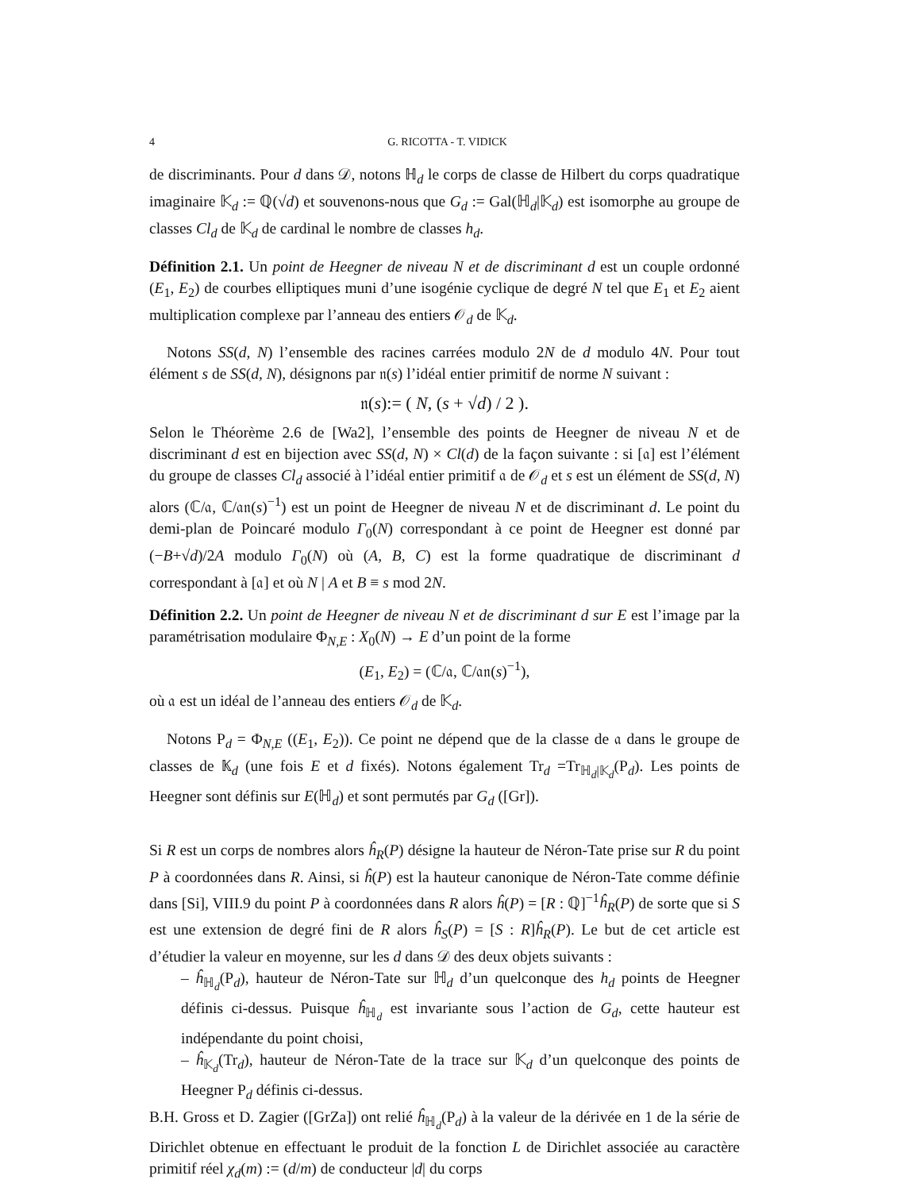4 G. RICOTTA - T. VIDICK
de discriminants. Pour d dans 𝒟, notons ℍ<sub>d</sub> le corps de classe de Hilbert du corps quadratique imaginaire 𝕂<sub>d</sub> := ℚ(√d) et souvenons-nous que G<sub>d</sub> := Gal(ℍ<sub>d</sub>|𝕂<sub>d</sub>) est isomorphe au groupe de classes Cl<sub>d</sub> de 𝕂<sub>d</sub> de cardinal le nombre de classes h<sub>d</sub>.
Définition 2.1. Un point de Heegner de niveau N et de discriminant d est un couple ordonné (E<sub>1</sub>, E<sub>2</sub>) de courbes elliptiques muni d’une isogénie cyclique de degré N tel que E<sub>1</sub> et E<sub>2</sub> aient multiplication complexe par l’anneau des entiers 𝒪<sub>d</sub> de 𝕂<sub>d</sub>.
Notons SS(d, N) l’ensemble des racines carrées modulo 2N de d modulo 4N. Pour tout élément s de SS(d, N), désignons par 𝔫(s) l’idéal entier primitif de norme N suivant :
𝔫(s):= ( N, (s + √d) / 2 ).
Selon le Théorème 2.6 de [Wa2], l’ensemble des points de Heegner de niveau N et de discriminant d est en bijection avec SS(d, N) × Cl(d) de la façon suivante : si [𝔞] est l’élément du groupe de classes Cl<sub>d</sub> associé à l’idéal entier primitif 𝔞 de 𝒪<sub>d</sub> et s est un élément de SS(d, N) alors (ℂ/𝔞, ℂ/𝔞𝔫(s)<sup>−1</sup>) est un point de Heegner de niveau N et de discriminant d. Le point du demi-plan de Poincaré modulo Γ<sub>0</sub>(N) correspondant à ce point de Heegner est donné par (−B+√d)/2A modulo Γ<sub>0</sub>(N) où (A, B, C) est la forme quadratique de discriminant d correspondant à [𝔞] et où N | A et B ≡ s mod 2N.
Définition 2.2. Un point de Heegner de niveau N et de discriminant d sur E est l’image par la paramétrisation modulaire Φ<sub>N,E</sub> : X<sub>0</sub>(N) → E d’un point de la forme
(E<sub>1</sub>, E<sub>2</sub>) = (ℂ/𝔞, ℂ/𝔞𝔫(s)<sup>−1</sup>),
où 𝔞 est un idéal de l’anneau des entiers 𝒪<sub>d</sub> de 𝕂<sub>d</sub>.
Notons P<sub>d</sub> = Φ<sub>N,E</sub> ((E<sub>1</sub>, E<sub>2</sub>)). Ce point ne dépend que de la classe de 𝔞 dans le groupe de classes de 𝕂<sub>d</sub> (une fois E et d fixés). Notons également Tr<sub>d</sub> =Tr<sub>ℍ<sub>d</sub>|𝕂<sub>d</sub></sub>(P<sub>d</sub>). Les points de Heegner sont définis sur E(ℍ<sub>d</sub>) et sont permutés par G<sub>d</sub> ([Gr]).
Si R est un corps de nombres alors ĥ<sub>R</sub>(P) désigne la hauteur de Néron-Tate prise sur R du point P à coordonnées dans R. Ainsi, si ĥ(P) est la hauteur canonique de Néron-Tate comme définie dans [Si], VIII.9 du point P à coordonnées dans R alors ĥ(P) = [R : ℚ]<sup>−1</sup>ĥ<sub>R</sub>(P) de sorte que si S est une extension de degré fini de R alors ĥ<sub>S</sub>(P) = [S : R]ĥ<sub>R</sub>(P). Le but de cet article est d’étudier la valeur en moyenne, sur les d dans 𝒟 des deux objets suivants :
– ĥ<sub>ℍ<sub>d</sub></sub>(P<sub>d</sub>), hauteur de Néron-Tate sur ℍ<sub>d</sub> d’un quelconque des h<sub>d</sub> points de Heegner définis ci-dessus. Puisque ĥ<sub>ℍ<sub>d</sub></sub> est invariante sous l’action de G<sub>d</sub>, cette hauteur est indépendante du point choisi,
– ĥ<sub>𝕂<sub>d</sub></sub>(Tr<sub>d</sub>), hauteur de Néron-Tate de la trace sur 𝕂<sub>d</sub> d’un quelconque des points de Heegner P<sub>d</sub> définis ci-dessus.
B.H. Gross et D. Zagier ([GrZa]) ont relié ĥ<sub>ℍ<sub>d</sub></sub>(P<sub>d</sub>) à la valeur de la dérivée en 1 de la série de Dirichlet obtenue en effectuant le produit de la fonction L de Dirichlet associée au caractère primitif réel χ<sub>d</sub>(m) := (d/m) de conducteur |d| du corps